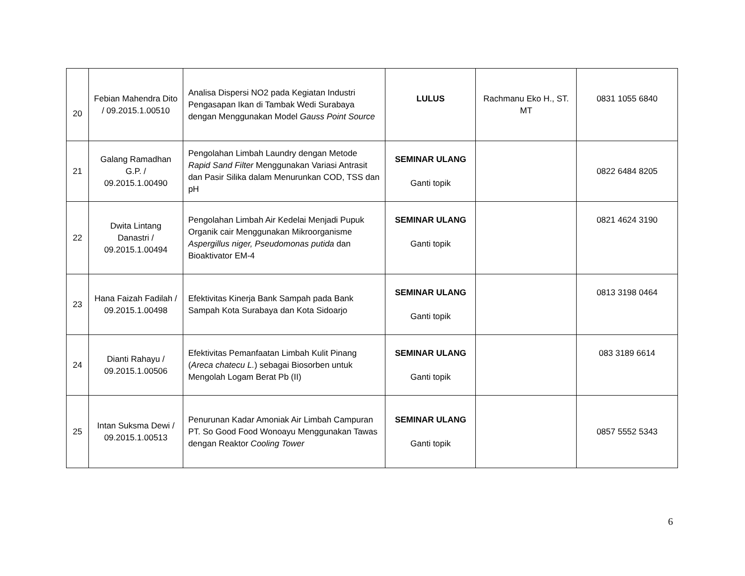| 20 | Febian Mahendra Dito / 09.2015.1.00510 | Analisa Dispersi NO2 pada Kegiatan Industri Pengasapan Ikan di Tambak Wedi Surabaya dengan Menggunakan Model Gauss Point Source | LULUS | Rachmanu Eko H., ST. MT | 0831 1055 6840 |
| 21 | Galang Ramadhan G.P. / 09.2015.1.00490 | Pengolahan Limbah Laundry dengan Metode Rapid Sand Filter Menggunakan Variasi Antrasit dan Pasir Silika dalam Menurunkan COD, TSS dan pH | SEMINAR ULANG Ganti topik | | 0822 6484 8205 |
| 22 | Dwita Lintang Danastri / 09.2015.1.00494 | Pengolahan Limbah Air Kedelai Menjadi Pupuk Organik cair Menggunakan Mikroorganisme Aspergillus niger, Pseudomonas putida dan Bioaktivator EM-4 | SEMINAR ULANG Ganti topik | | 0821 4624 3190 |
| 23 | Hana Faizah Fadilah / 09.2015.1.00498 | Efektivitas Kinerja Bank Sampah pada Bank Sampah Kota Surabaya dan Kota Sidoarjo | SEMINAR ULANG Ganti topik | | 0813 3198 0464 |
| 24 | Dianti Rahayu / 09.2015.1.00506 | Efektivitas Pemanfaatan Limbah Kulit Pinang ( Areca chatecu L. ) sebagai Biosorben untuk Mengolah Logam Berat Pb (II) | SEMINAR ULANG Ganti topik | | 083 3189 6614 |
| 25 | Intan Suksma Dewi / 09.2015.1.00513 | Penurunan Kadar Amoniak Air Limbah Campuran PT. So Good Food Wonoayu Menggunakan Tawas dengan Reaktor Cooling Tower | SEMINAR ULANG Ganti topik | | 0857 5552 5343 |
6